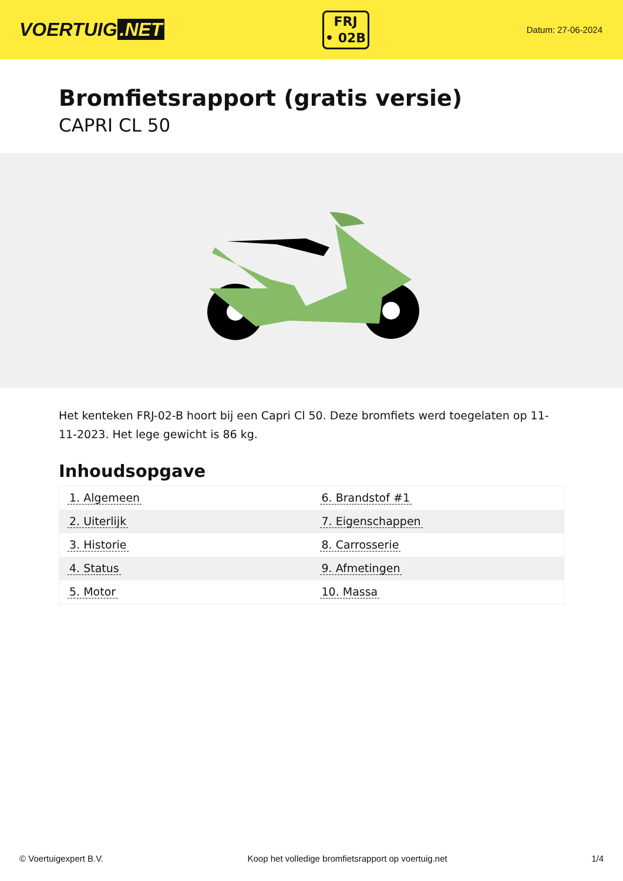VOERTUIG.NET
FRJ
• 02B
Datum: 27-06-2024
Bromfietsrapport (gratis versie)
CAPRI CL 50
Het kenteken FRJ-02-B hoort bij een Capri Cl 50. Deze bromfiets werd toegelaten op 11-11-2023. Het lege gewicht is 86 kg.
Inhoudsopgave
| 1. Algemeen | 6. Brandstof #1 |
| 2. Uiterlijk | 7. Eigenschappen |
| 3. Historie | 8. Carrosserie |
| 4. Status | 9. Afmetingen |
| 5. Motor | 10. Massa |
© Voertuigexpert B.V. Koop het volledige bromfietsrapport op voertuig.net 1/4